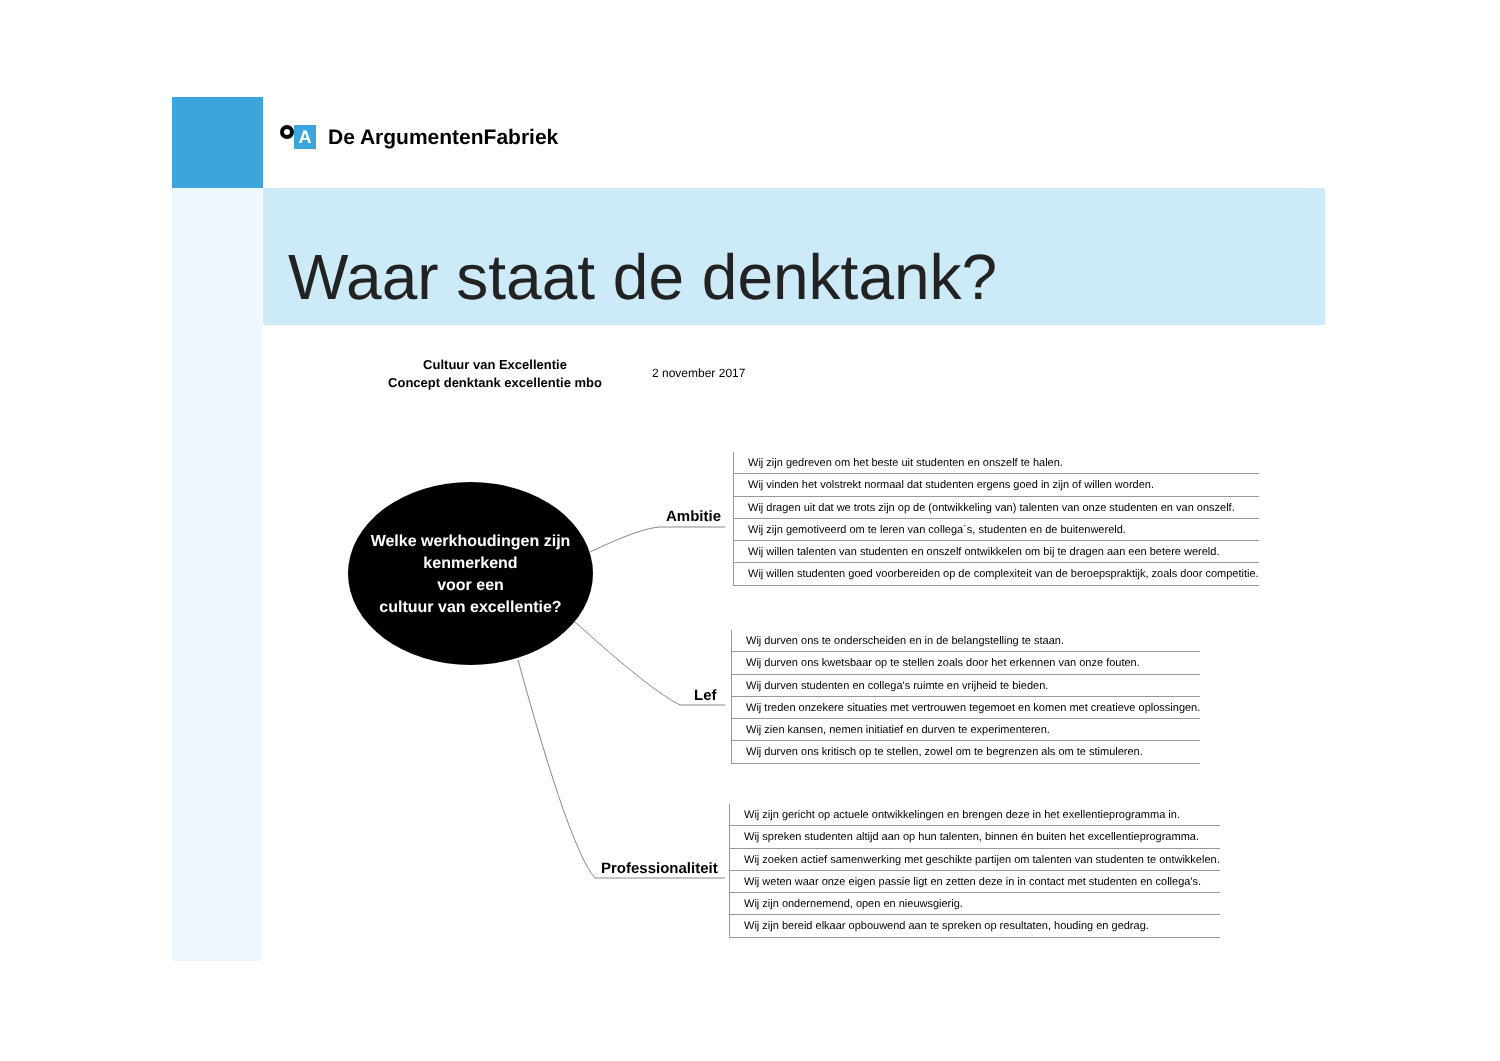A De ArgumentenFabriek
Waar staat de denktank?
Cultuur van Excellentie
Concept denktank excellentie mbo
2 november 2017
Welke werkhoudingen zijn
kenmerkend
voor een
cultuur van excellentie?
Ambitie
Lef
Professionaliteit
Wij zijn gedreven om het beste uit studenten en onszelf te halen.
Wij vinden het volstrekt normaal dat studenten ergens goed in zijn of willen worden.
Wij dragen uit dat we trots zijn op de (ontwikkeling van) talenten van onze studenten en van onszelf.
Wij zijn gemotiveerd om te leren van collega´s, studenten en de buitenwereld.
Wij willen talenten van studenten en onszelf ontwikkelen om bij te dragen aan een betere wereld.
Wij willen studenten goed voorbereiden op de complexiteit van de beroepspraktijk, zoals door competitie.
Wij durven ons te onderscheiden en in de belangstelling te staan.
Wij durven ons kwetsbaar op te stellen zoals door het erkennen van onze fouten.
Wij durven studenten en collega's ruimte en vrijheid te bieden.
Wij treden onzekere situaties met vertrouwen tegemoet en komen met creatieve oplossingen.
Wij zien kansen, nemen initiatief en durven te experimenteren.
Wij durven ons kritisch op te stellen, zowel om te begrenzen als om te stimuleren.
Wij zijn gericht op actuele ontwikkelingen en brengen deze in het exellentieprogramma in.
Wij spreken studenten altijd aan op hun talenten, binnen én buiten het excellentieprogramma.
Wij zoeken actief samenwerking met geschikte partijen om talenten van studenten te ontwikkelen.
Wij weten waar onze eigen passie ligt en zetten deze in in contact met studenten en collega's.
Wij zijn ondernemend, open en nieuwsgierig.
Wij zijn bereid elkaar opbouwend aan te spreken op resultaten, houding en gedrag.